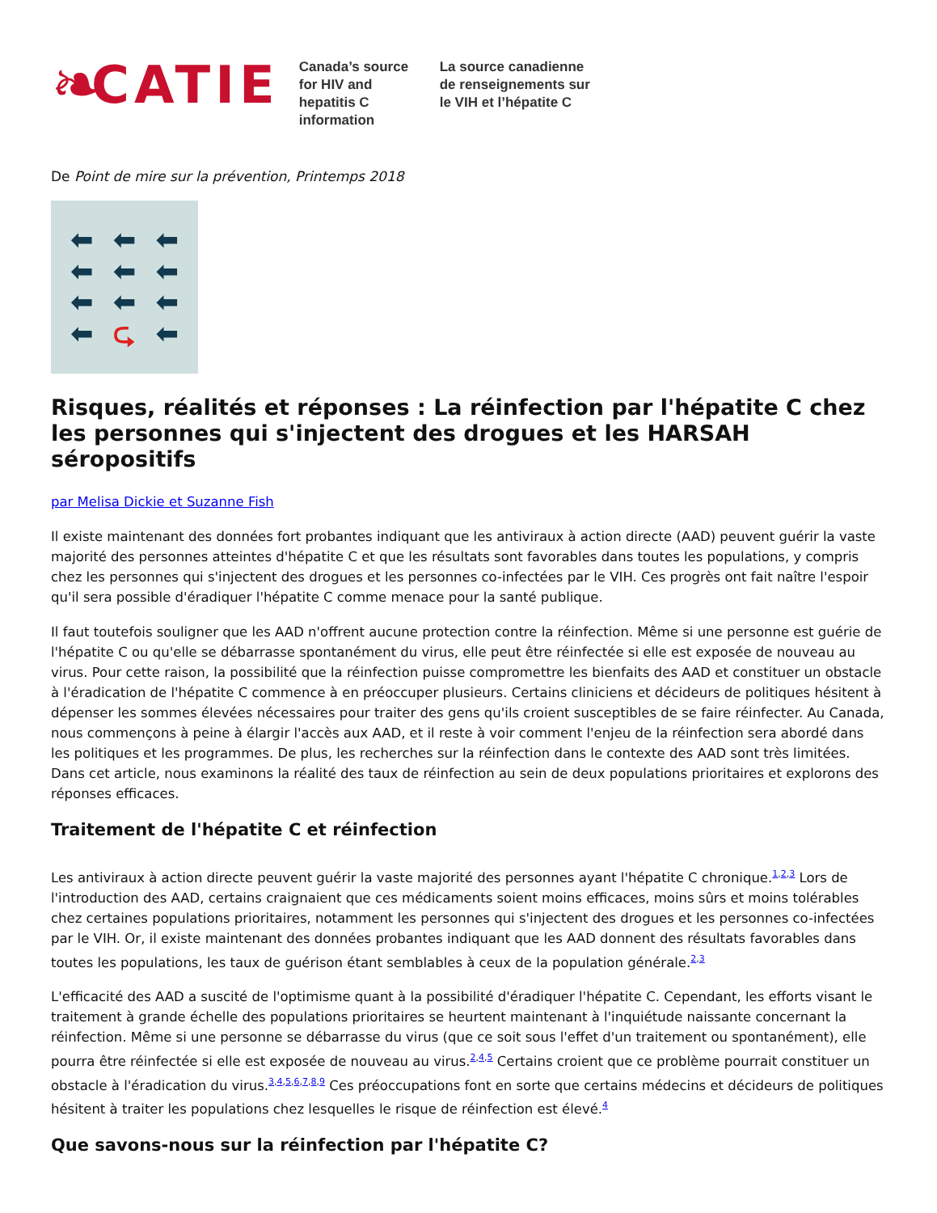❧ CATIE
Canada’s source for HIV and hepatitis C information
La source canadienne de renseignements sur le VIH et l’hépatite C
De Point de mire sur la prévention, Printemps 2018
⬅ ⬅ ⬅ ⬅ ⬅ ⬅ ⬅ ⬅ ⬅ ⬅ ⮎ ⬅
Risques, réalités et réponses : La réinfection par l'hépatite C chez les personnes qui s'injectent des drogues et les HARSAH séropositifs
par Melisa Dickie et Suzanne Fish
Il existe maintenant des données fort probantes indiquant que les antiviraux à action directe (AAD) peuvent guérir la vaste majorité des personnes atteintes d'hépatite C et que les résultats sont favorables dans toutes les populations, y compris chez les personnes qui s'injectent des drogues et les personnes co-infectées par le VIH. Ces progrès ont fait naître l'espoir qu'il sera possible d'éradiquer l'hépatite C comme menace pour la santé publique.
Il faut toutefois souligner que les AAD n'offrent aucune protection contre la réinfection. Même si une personne est guérie de l'hépatite C ou qu'elle se débarrasse spontanément du virus, elle peut être réinfectée si elle est exposée de nouveau au virus. Pour cette raison, la possibilité que la réinfection puisse compromettre les bienfaits des AAD et constituer un obstacle à l'éradication de l'hépatite C commence à en préoccuper plusieurs. Certains cliniciens et décideurs de politiques hésitent à dépenser les sommes élevées nécessaires pour traiter des gens qu'ils croient susceptibles de se faire réinfecter. Au Canada, nous commençons à peine à élargir l'accès aux AAD, et il reste à voir comment l'enjeu de la réinfection sera abordé dans les politiques et les programmes. De plus, les recherches sur la réinfection dans le contexte des AAD sont très limitées. Dans cet article, nous examinons la réalité des taux de réinfection au sein de deux populations prioritaires et explorons des réponses efficaces.
Traitement de l'hépatite C et réinfection
Les antiviraux à action directe peuvent guérir la vaste majorité des personnes ayant l'hépatite C chronique.<sup>1,2,3</sup> Lors de l'introduction des AAD, certains craignaient que ces médicaments soient moins efficaces, moins sûrs et moins tolérables chez certaines populations prioritaires, notamment les personnes qui s'injectent des drogues et les personnes co-infectées par le VIH. Or, il existe maintenant des données probantes indiquant que les AAD donnent des résultats favorables dans toutes les populations, les taux de guérison étant semblables à ceux de la population générale.<sup>2,3</sup>
L'efficacité des AAD a suscité de l'optimisme quant à la possibilité d'éradiquer l'hépatite C. Cependant, les efforts visant le traitement à grande échelle des populations prioritaires se heurtent maintenant à l'inquiétude naissante concernant la réinfection. Même si une personne se débarrasse du virus (que ce soit sous l'effet d'un traitement ou spontanément), elle pourra être réinfectée si elle est exposée de nouveau au virus.<sup>2,4,5</sup> Certains croient que ce problème pourrait constituer un obstacle à l'éradication du virus.<sup>3,4,5,6,7,8,9</sup> Ces préoccupations font en sorte que certains médecins et décideurs de politiques hésitent à traiter les populations chez lesquelles le risque de réinfection est élevé.<sup>4</sup>
Que savons-nous sur la réinfection par l'hépatite C?